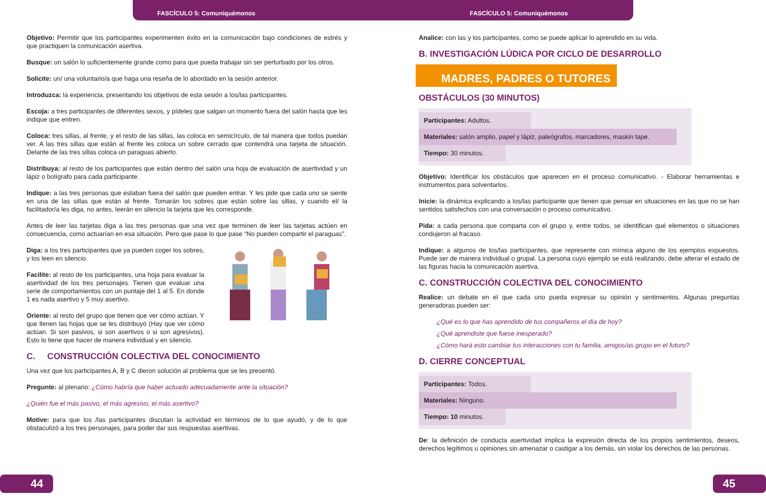FASCÍCULO 5: Comuniquémonos
Objetivo: Permitir que los participantes experimenten éxito en la comunicación bajo condiciones de estrés y que practiquen la comunicación asertiva.
Busque: un salón lo suficientemente grande como para que pueda trabajar sin ser perturbado por los otros.
Solicite: un/ una voluntario/a que haga una reseña de lo abordado en la sesión anterior.
Introduzca: la experiencia, presentando los objetivos de esta sesión a los/las participantes.
Escoja: a tres participantes de diferentes sexos, y pídeles que salgan un momento fuera del salón hasta que les indique que entren.
Coloca: tres sillas, al frente, y el resto de las sillas, las coloca en semicírculo, de tal manera que todos puedan ver. A las tres sillas que están al frente les coloca un sobre cerrado que contendrá una tarjeta de situación. Delante de las tres sillas coloca un paraguas abierto.
Distribuya: al resto de los participantes que están dentro del salón una hoja de evaluación de asertividad y un lápiz o bolígrafo para cada participante.
Indique: a las tres personas que estaban fuera del salón que pueden entrar. Y les pide que cada uno se siente en una de las sillas que están al frente. Tomarán los sobres que están sobre las sillas, y cuando el/ la facilitador/a les diga, no antes, leerán en silencio la tarjeta que les corresponde.
Antes de leer las tarjetas diga a las tres personas que una vez que terminen de leer las tarjetas actúen en consecuencia, como actuarían en esa situación. Pero que pase lo que pase “No pueden compartir el paraguas”.
Diga: a los tres participantes que ya pueden coger los sobres, y los leen en silencio.
Facilite: al resto de los participantes, una hoja para evaluar la asertividad de los tres personajes. Tienen que evaluar una serie de comportamientos con un puntaje del 1 al 5. En donde 1 es nada asertivo y 5 muy asertivo.
Oriente: al resto del grupo que tienen que ver cómo actúan. Y que llenen las hojas que se les distribuyó (Hay que ver cómo actúan. Si son pasivos, si son asertivos o si son agresivos). Esto lo tiene que hacer de manera individual y en silencio.
C. CONSTRUCCIÓN COLECTIVA DEL CONOCIMIENTO
Una vez que los participantes A, B y C dieron solución al problema que se les presentó.
Pregunte: al plenario: ¿Cómo habría que haber actuado adecuadamente ante la situación?
¿Quién fue el más pasivo, el más agresivo, el más asertivo?
Motive: para que los /las participantes discutan la actividad en términos de lo que ayudó, y de lo que obstaculizó a los tres personajes, para poder dar sus respuestas asertivas.
FASCÍCULO 5: Comuniquémonos
Analice: con las y los participantes, como se puede aplicar lo aprendido en su vida.
B. INVESTIGACIÓN LÚDICA POR CICLO DE DESARROLLO
MADRES, PADRES O TUTORES
OBSTÁCULOS (30 MINUTOS)
Participantes: Adultos.
Materiales: salón amplio, papel y lápiz, paleógrafos, marcadores, maskin tape.
Tiempo: 30 minutos.
Objetivo: Identificar los obstáculos que aparecen en el proceso comunicativo. - Elaborar herramientas e instrumentos para solventarlos.
Inicie: la dinámica explicando a los/las participante que tienen que pensar en situaciones en las que no se han sentidos satisfechos con una conversación o proceso comunicativo.
Pida: a cada persona que comparta con el grupo y, entre todos, se identifican qué elementos o situaciones condujeron al fracaso.
Indique: a algunos de los/las participantes, que represente con mímica alguno de los ejemplos expuestos. Puede ser de manera individual o grupal. La persona cuyo ejemplo se está realizando, debe alterar el estado de las figuras hacia la comunicación asertiva.
C. CONSTRUCCIÓN COLECTIVA DEL CONOCIMIENTO
Realice: un debate en el que cada uno pueda expresar su opinión y sentimientos. Algunas preguntas generadoras pueden ser:
¿Qué es lo que has aprendido de tus compañeros el día de hoy?
¿Qué aprendiste que fuese inesperado?
¿Cómo hará esto cambiar tus interacciones con tu familia, amigos/as grupo en el futuro?
D. CIERRE CONCEPTUAL
Participantes: Todos.
Materiales: Ninguno.
Tiempo: 10 minutos.
De: la definición de conducta asertividad implica la expresión directa de los propios sentimientos, deseos, derechos legítimos u opiniones sin amenazar o castigar a los demás, sin violar los derechos de las personas.
44 45